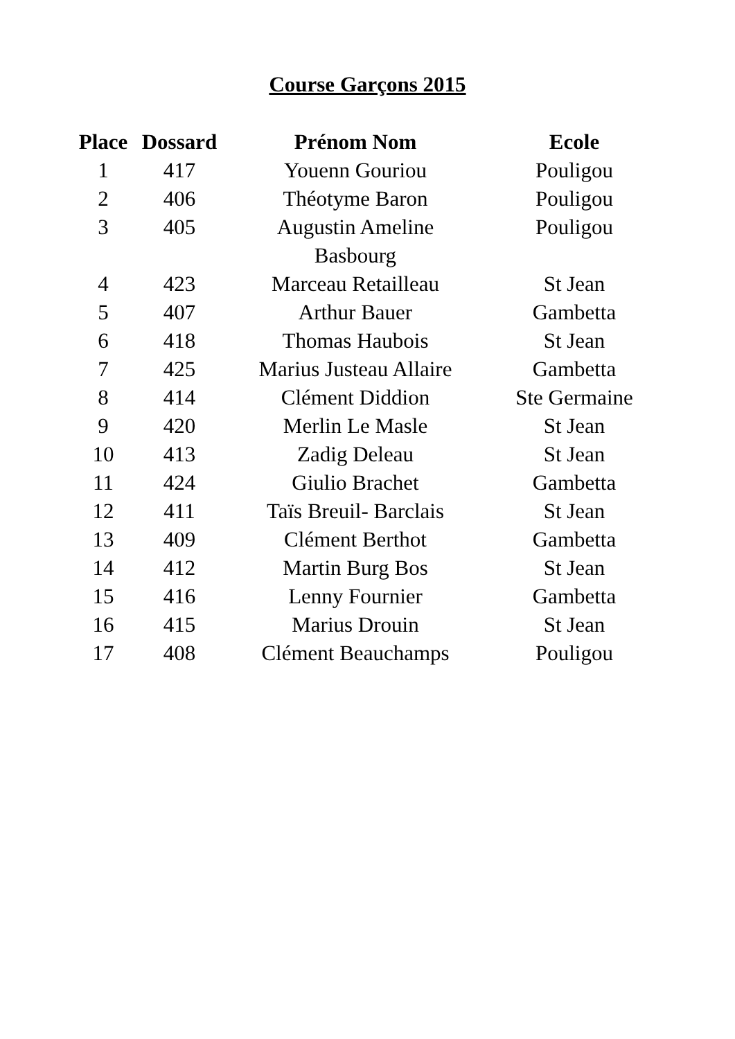Course Garçons 2015
| Place | Dossard | Prénom Nom | Ecole |
| --- | --- | --- | --- |
| 1 | 417 | Youenn Gouriou | Pouligou |
| 2 | 406 | Théotyme Baron | Pouligou |
| 3 | 405 | Augustin Ameline | Pouligou |
| | | Basbourg | |
| 4 | 423 | Marceau Retailleau | St Jean |
| 5 | 407 | Arthur Bauer | Gambetta |
| 6 | 418 | Thomas Haubois | St Jean |
| 7 | 425 | Marius Justeau Allaire | Gambetta |
| 8 | 414 | Clément Diddion | Ste Germaine |
| 9 | 420 | Merlin Le Masle | St Jean |
| 10 | 413 | Zadig Deleau | St Jean |
| 11 | 424 | Giulio Brachet | Gambetta |
| 12 | 411 | Taïs Breuil- Barclais | St Jean |
| 13 | 409 | Clément Berthot | Gambetta |
| 14 | 412 | Martin Burg Bos | St Jean |
| 15 | 416 | Lenny Fournier | Gambetta |
| 16 | 415 | Marius Drouin | St Jean |
| 17 | 408 | Clément Beauchamps | Pouligou |